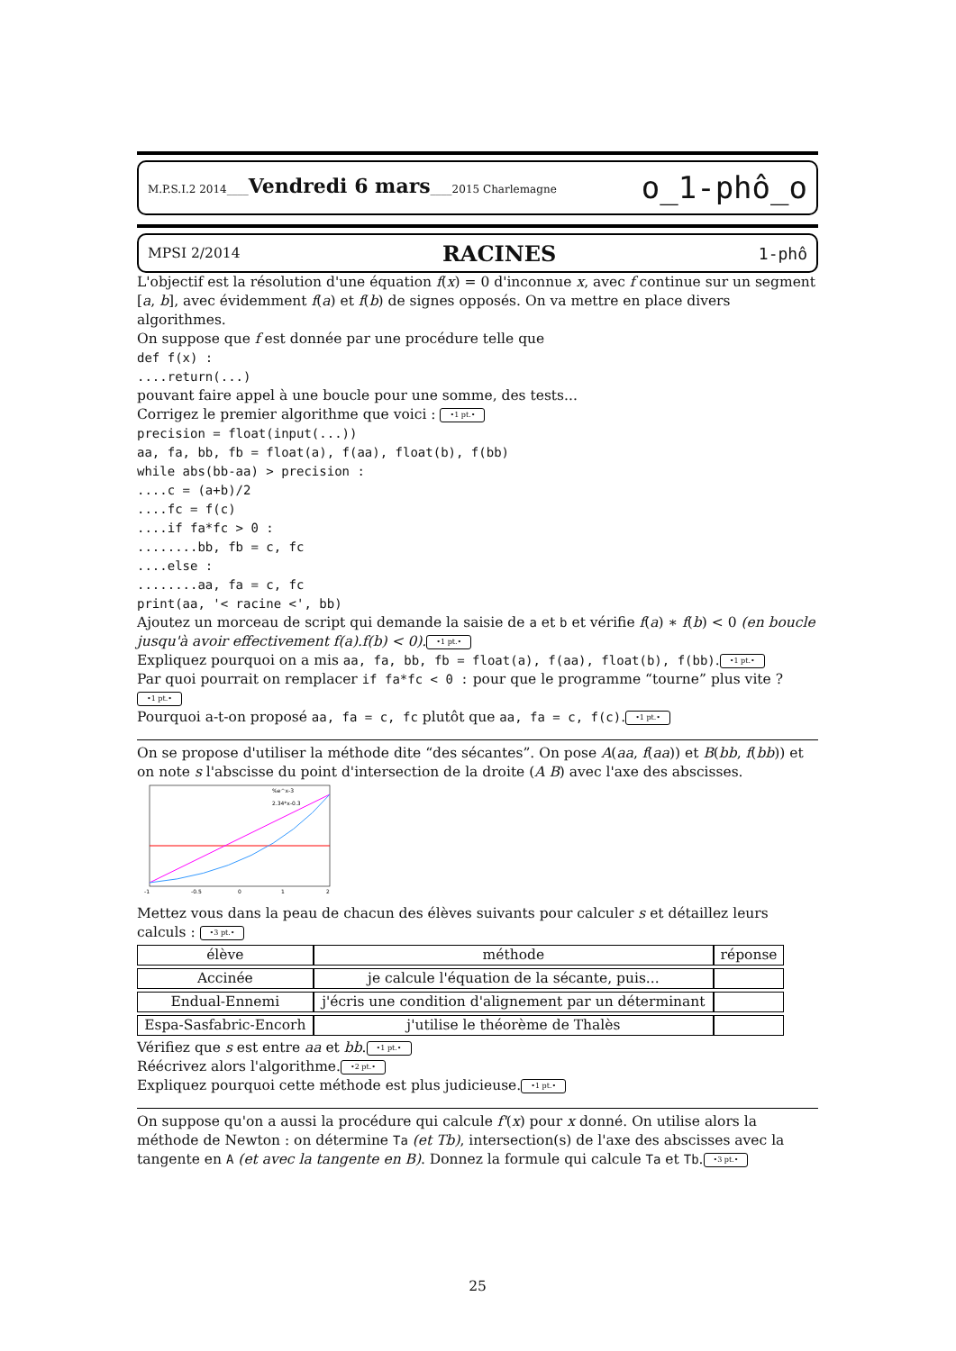M.P.S.I.2 2014____Vendredi 6 mars____2015 Charlemagne o_1-phô_o
MPSI 2/2014 RACINES 1-phô
L'objectif est la résolution d'une équation f(x) = 0 d'inconnue x, avec f continue sur un segment [a, b], avec évidemment f(a) et f(b) de signes opposés. On va mettre en place divers algorithmes.
On suppose que f est donnée par une procédure telle que
def f(x) :
....return(...)
pouvant faire appel à une boucle pour une somme, des tests...
Corrigez le premier algorithme que voici : •1 pt.•
precision = float(input(...))
aa, fa, bb, fb = float(a), f(aa), float(b), f(bb)
while abs(bb-aa) > precision :
....c = (a+b)/2
....fc = f(c)
....if fa*fc > 0 :
........bb, fb = c, fc
....else :
........aa, fa = c, fc
print(aa, '< racine <', bb)
Ajoutez un morceau de script qui demande la saisie de a et b et vérifie f(a) ∗ f(b) < 0 (en boucle jusqu'à avoir effectivement f(a).f(b) < 0). •1 pt.•
Expliquez pourquoi on a mis aa, fa, bb, fb = float(a), f(aa), float(b), f(bb). •1 pt.•
Par quoi pourrait on remplacer if fa*fc < 0 : pour que le programme “tourne” plus vite ? •1 pt.•
Pourquoi a-t-on proposé aa, fa = c, fc plutôt que aa, fa = c, f(c). •1 pt.•
On se propose d'utiliser la méthode dite “des sécantes”. On pose A(aa, f(aa)) et B(bb, f(bb)) et on note s l'abscisse du point d'intersection de la droite (A B) avec l'axe des abscisses.
%e^x-3
2.34*x-0.3
-1
-0.5
0
1
2
Mettez vous dans la peau de chacun des élèves suivants pour calculer s et détaillez leurs calculs : •3 pt.•
| élève | méthode | réponse |
| Accinée | je calcule l'équation de la sécante, puis... | |
| Endual-Ennemi | j'écris une condition d'alignement par un déterminant | |
| Espa-Sasfabric-Encorh | j'utilise le théorème de Thalès | |
Vérifiez que s est entre aa et bb. •1 pt.•
Réécrivez alors l'algorithme. •2 pt.•
Expliquez pourquoi cette méthode est plus judicieuse. •1 pt.•
On suppose qu'on a aussi la procédure qui calcule f'(x) pour x donné. On utilise alors la méthode de Newton : on détermine Ta (et Tb), intersection(s) de l'axe des abscisses avec la tangente en A (et avec la tangente en B). Donnez la formule qui calcule Ta et Tb. •3 pt.•
25